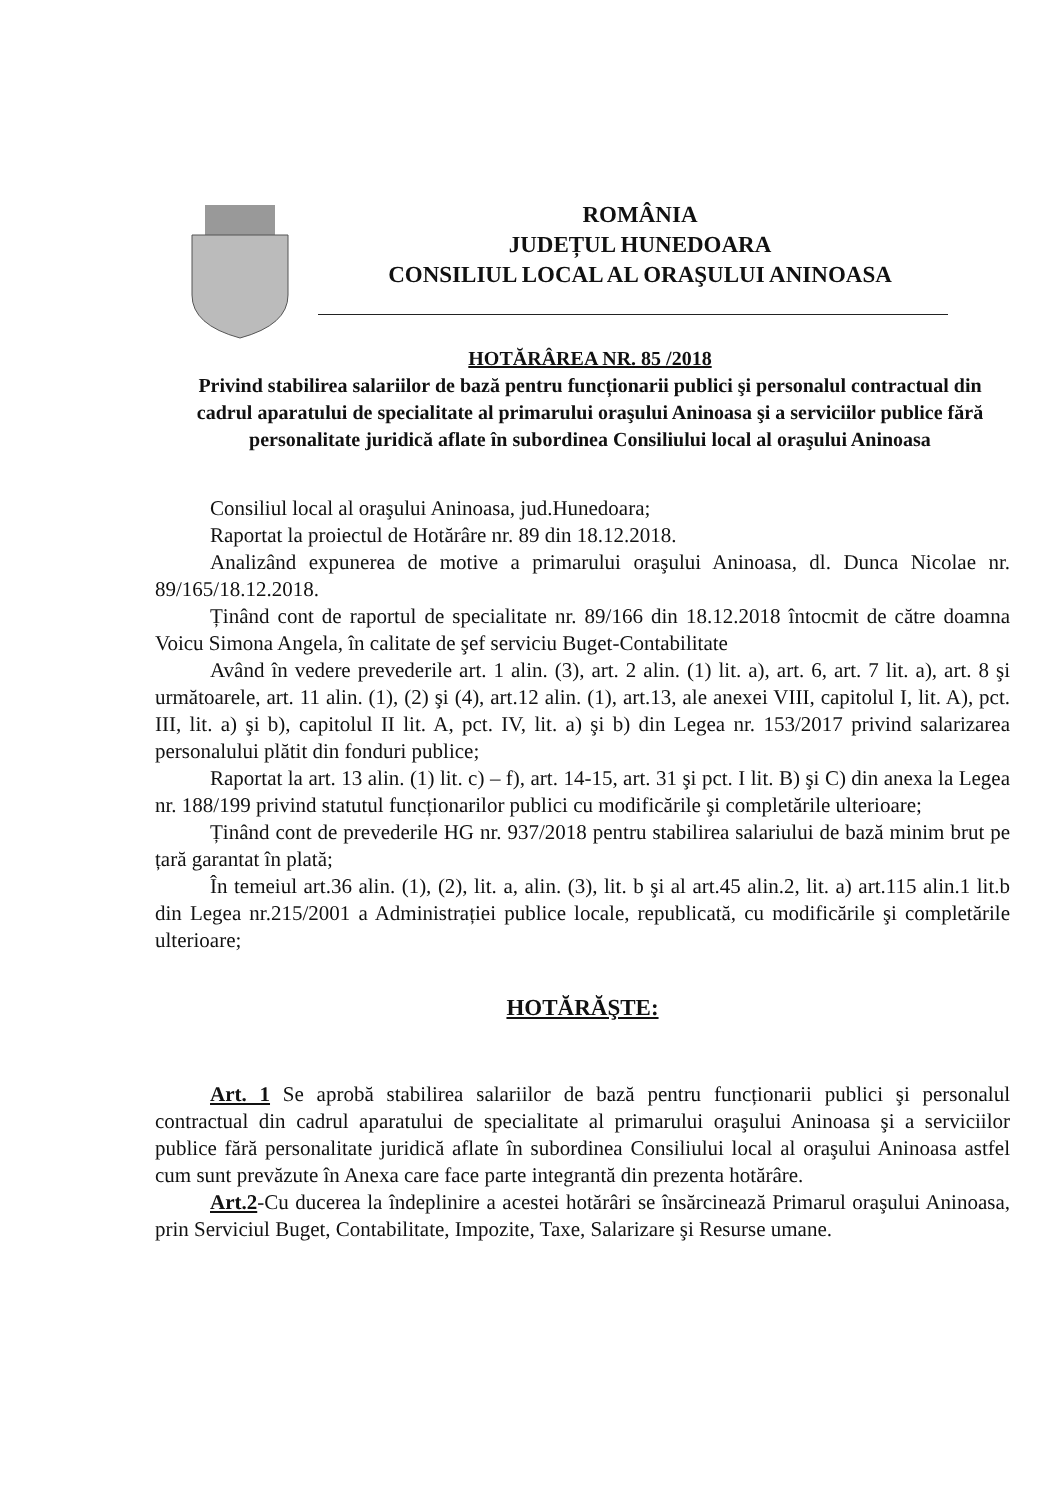ROMÂNIA
JUDEȚUL HUNEDOARA
CONSILIUL LOCAL AL ORAŞULUI ANINOASA
HOTĂRÂREA NR. 85 /2018
Privind stabilirea salariilor de bază pentru funcționarii publici şi personalul contractual din cadrul aparatului de specialitate al primarului oraşului Aninoasa şi a serviciilor publice fără personalitate juridică aflate în subordinea Consiliului local al oraşului Aninoasa
Consiliul local al oraşului Aninoasa, jud.Hunedoara;
Raportat la proiectul de Hotărâre nr. 89 din 18.12.2018.
Analizând expunerea de motive a primarului oraşului Aninoasa, dl. Dunca Nicolae nr. 89/165/18.12.2018.
Ținând cont de raportul de specialitate nr. 89/166 din 18.12.2018 întocmit de către doamna Voicu Simona Angela, în calitate de şef serviciu Buget-Contabilitate
Având în vedere prevederile art. 1 alin. (3), art. 2 alin. (1) lit. a), art. 6, art. 7 lit. a), art. 8 şi următoarele, art. 11 alin. (1), (2) şi (4), art.12 alin. (1), art.13, ale anexei VIII, capitolul I, lit. A), pct. III, lit. a) şi b), capitolul II lit. A, pct. IV, lit. a) şi b) din Legea nr. 153/2017 privind salarizarea personalului plătit din fonduri publice;
Raportat la art. 13 alin. (1) lit. c) – f), art. 14-15, art. 31 şi pct. I lit. B) şi C) din anexa la Legea nr. 188/199 privind statutul funcționarilor publici cu modificările şi completările ulterioare;
Ținând cont de prevederile HG nr. 937/2018 pentru stabilirea salariului de bază minim brut pe țară garantat în plată;
În temeiul art.36 alin. (1), (2), lit. a, alin. (3), lit. b şi al art.45 alin.2, lit. a) art.115 alin.1 lit.b din Legea nr.215/2001 a Administrației publice locale, republicată, cu modificările şi completările ulterioare;
HOTĂRĂŞTE:
Art. 1 Se aprobă stabilirea salariilor de bază pentru funcționarii publici şi personalul contractual din cadrul aparatului de specialitate al primarului oraşului Aninoasa şi a serviciilor publice fără personalitate juridică aflate în subordinea Consiliului local al oraşului Aninoasa astfel cum sunt prevăzute în Anexa care face parte integrantă din prezenta hotărâre.
Art.2-Cu ducerea la îndeplinire a acestei hotărâri se însărcinează Primarul oraşului Aninoasa, prin Serviciul Buget, Contabilitate, Impozite, Taxe, Salarizare şi Resurse umane.